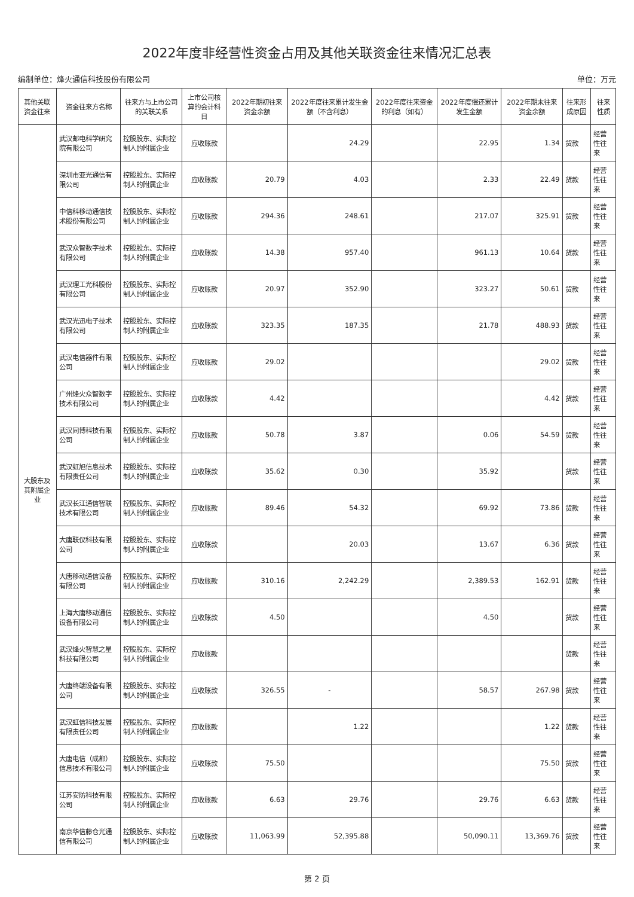2022年度非经营性资金占用及其他关联资金往来情况汇总表
编制单位：烽火通信科技股份有限公司 单位：万元
| 其他关联资金往来 | 资金往来方名称 | 往来方与上市公司的关联关系 | 上市公司核算的会计科目 | 2022年期初往来资金余额 | 2022年度往来累计发生金额（不含利息） | 2022年度往来资金的利息（如有） | 2022年度偿还累计发生金额 | 2022年期末往来资金余额 | 往来形成原因 | 往来性质 |
| --- | --- | --- | --- | --- | --- | --- | --- | --- | --- | --- |
| 大股东及其附属企业 | 武汉邮电科学研究院有限公司 | 控股股东、实际控制人的附属企业 | 应收账款 | | 24.29 | | 22.95 | 1.34 | 货款 | 经营性往来 |
| | 深圳市亚光通信有限公司 | 控股股东、实际控制人的附属企业 | 应收账款 | 20.79 | 4.03 | | 2.33 | 22.49 | 货款 | 经营性往来 |
| | 中信科移动通信技术股份有限公司 | 控股股东、实际控制人的附属企业 | 应收账款 | 294.36 | 248.61 | | 217.07 | 325.91 | 货款 | 经营性往来 |
| | 武汉众智数字技术有限公司 | 控股股东、实际控制人的附属企业 | 应收账款 | 14.38 | 957.40 | | 961.13 | 10.64 | 货款 | 经营性往来 |
| | 武汉理工光科股份有限公司 | 控股股东、实际控制人的附属企业 | 应收账款 | 20.97 | 352.90 | | 323.27 | 50.61 | 货款 | 经营性往来 |
| | 武汉光迅电子技术有限公司 | 控股股东、实际控制人的附属企业 | 应收账款 | 323.35 | 187.35 | | 21.78 | 488.93 | 货款 | 经营性往来 |
| | 武汉电信器件有限公司 | 控股股东、实际控制人的附属企业 | 应收账款 | 29.02 | | | | 29.02 | 货款 | 经营性往来 |
| | 广州烽火众智数字技术有限公司 | 控股股东、实际控制人的附属企业 | 应收账款 | 4.42 | | | | 4.42 | 货款 | 经营性往来 |
| | 武汉同博科技有限公司 | 控股股东、实际控制人的附属企业 | 应收账款 | 50.78 | 3.87 | | 0.06 | 54.59 | 货款 | 经营性往来 |
| | 武汉虹旭信息技术有限责任公司 | 控股股东、实际控制人的附属企业 | 应收账款 | 35.62 | 0.30 | | 35.92 | | 货款 | 经营性往来 |
| | 武汉长江通信智联技术有限公司 | 控股股东、实际控制人的附属企业 | 应收账款 | 89.46 | 54.32 | | 69.92 | 73.86 | 货款 | 经营性往来 |
| | 大唐联仪科技有限公司 | 控股股东、实际控制人的附属企业 | 应收账款 | | 20.03 | | 13.67 | 6.36 | 货款 | 经营性往来 |
| | 大唐移动通信设备有限公司 | 控股股东、实际控制人的附属企业 | 应收账款 | 310.16 | 2,242.29 | | 2,389.53 | 162.91 | 货款 | 经营性往来 |
| | 上海大唐移动通信设备有限公司 | 控股股东、实际控制人的附属企业 | 应收账款 | 4.50 | | | 4.50 | | 货款 | 经营性往来 |
| | 武汉烽火智慧之星科技有限公司 | 控股股东、实际控制人的附属企业 | 应收账款 | | | | | | 货款 | 经营性往来 |
| | 大唐终端设备有限公司 | 控股股东、实际控制人的附属企业 | 应收账款 | 326.55 | - | | 58.57 | 267.98 | 货款 | 经营性往来 |
| | 武汉虹信科技发展有限责任公司 | 控股股东、实际控制人的附属企业 | 应收账款 | | 1.22 | | | 1.22 | 货款 | 经营性往来 |
| | 大唐电信（成都）信息技术有限公司 | 控股股东、实际控制人的附属企业 | 应收账款 | 75.50 | | | | 75.50 | 货款 | 经营性往来 |
| | 江苏安防科技有限公司 | 控股股东、实际控制人的附属企业 | 应收账款 | 6.63 | 29.76 | | 29.76 | 6.63 | 货款 | 经营性往来 |
| | 南京华信藤仓光通信有限公司 | 控股股东、实际控制人的附属企业 | 应收账款 | 11,063.99 | 52,395.88 | | 50,090.11 | 13,369.76 | 货款 | 经营性往来 |
第 2 页